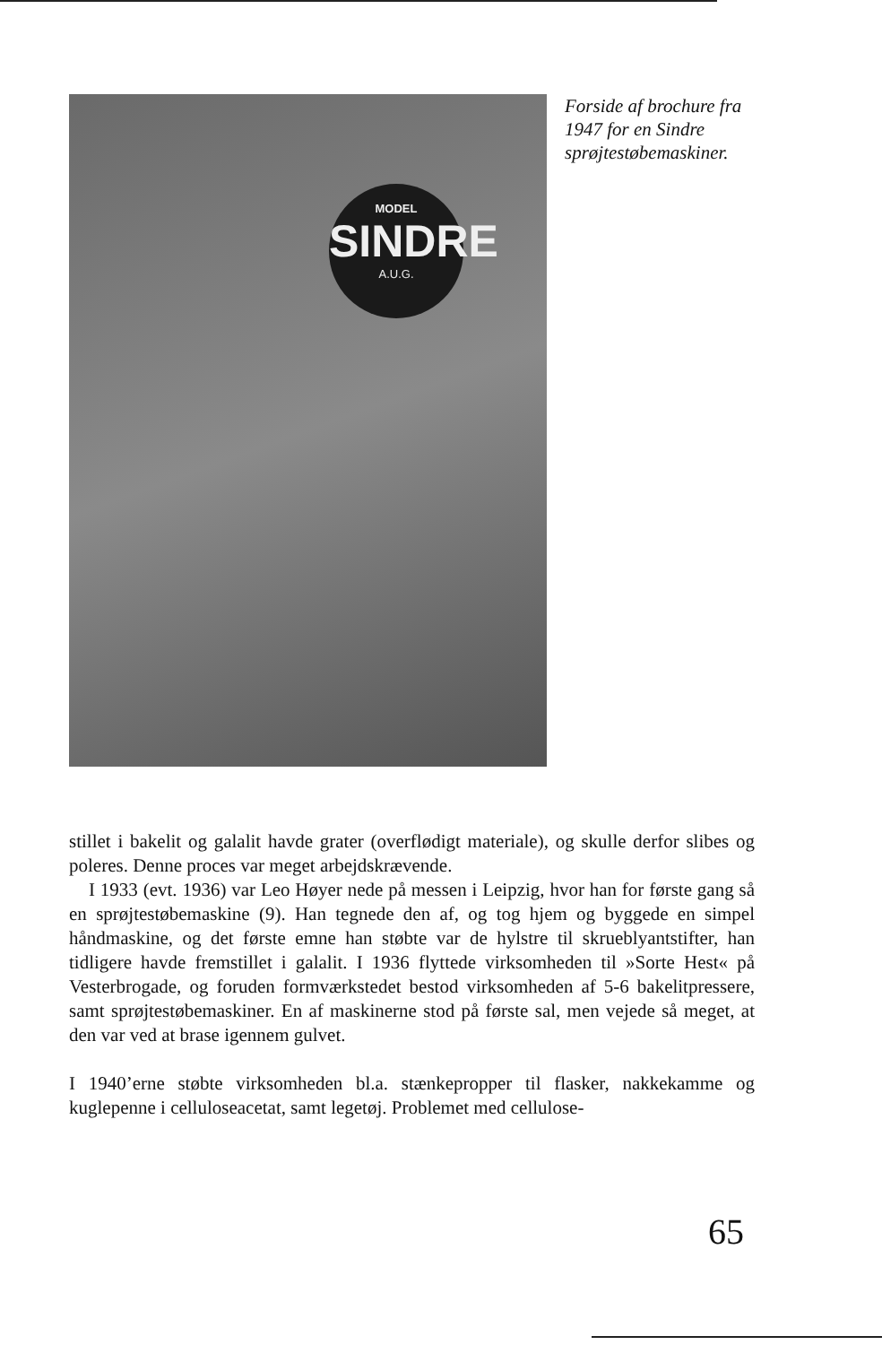MODEL
SINDRE
A.U.G.
Forside af brochure fra 1947 for en Sindre sprøjtestøbemaskiner.
stillet i bakelit og galalit havde grater (overflødigt materiale), og skulle derfor slibes og poleres. Denne proces var meget arbejdskrævende.
I 1933 (evt. 1936) var Leo Høyer nede på messen i Leipzig, hvor han for første gang så en sprøjtestøbemaskine (9). Han tegnede den af, og tog hjem og byggede en simpel håndmaskine, og det første emne han støbte var de hylstre til skrueblyantstifter, han tidligere havde fremstillet i galalit. I 1936 flyttede virksomheden til »Sorte Hest« på Vesterbrogade, og foruden formværkstedet bestod virksomheden af 5-6 bakelitpressere, samt sprøjtestøbemaskiner. En af maskinerne stod på første sal, men vejede så meget, at den var ved at brase igennem gulvet.
I 1940’erne støbte virksomheden bl.a. stænkepropper til flasker, nakkekamme og kuglepenne i celluloseacetat, samt legetøj. Problemet med cellulose-
65